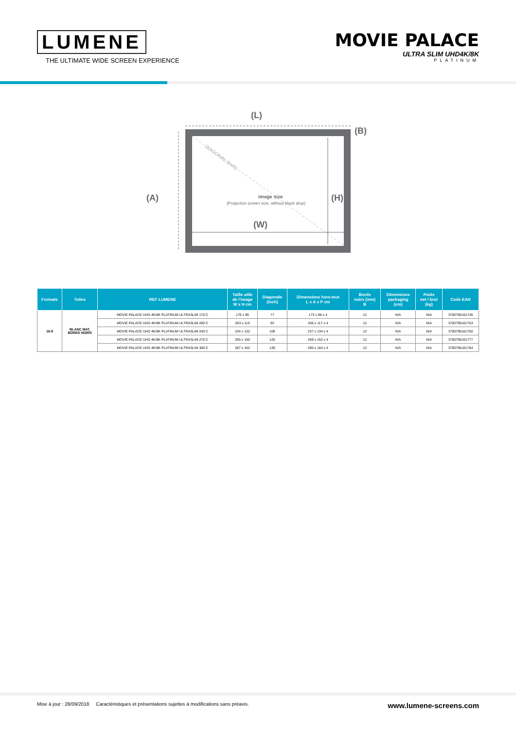LUMENE
THE ULTIMATE WIDE SCREEN EXPERIENCE
MOVIE PALACE
ULTRA SLIM UHD4K/8K
PLATINUM
(L)
(B)
(A)
DIAGONAL (inch)
image size
(Projection screen size, without black drop)
(H)
(W)
| Formats | Toiles | REF LUMENE | Taille utile de l'image W x H cm | Diagonale (inch) | Dimensions hors-tout L x A x P cm | Bords noirs (mm) B | Dimensions packaging (cm) | Poids net / brut (kg) | Code EAN |
| --- | --- | --- | --- | --- | --- | --- | --- | --- | --- |
| 16:9 | BLANC MAT, BORDS NOIRS | MOVIE PALACE UHD 4K/8K PLATINUM ULTRASLIM 170 C | 170 x 95 | 77 | 173 x 98 x 4 | 12 | N/A | N/A | 3700795161746 |
| | | MOVIE PALACE UHD 4K/8K PLATINUM ULTRASLIM 200 C | 203 x 115 | 92 | 206 x 117 x 4 | 12 | N/A | N/A | 3700795161753 |
| | | MOVIE PALACE UHD 4K/8K PLATINUM ULTRASLIM 240 C | 234 x 132 | 106 | 237 x 134 x 4 | 12 | N/A | N/A | 3700795161760 |
| | | MOVIE PALACE UHD 4K/8K PLATINUM ULTRASLIM 270 C | 265 x 150 | 120 | 268 x 152 x 4 | 12 | N/A | N/A | 3700795161777 |
| | | MOVIE PALACE UHD 4K/8K PLATINUM ULTRASLIM 300 C | 287 x 162 | 130 | 290 x 164 x 4 | 12 | N/A | N/A | 3700795161784 |
Mise à jour : 28/09/2018 Caractéristiques et présentations sujettes à modifications sans préavis. www.lumene-screens.com